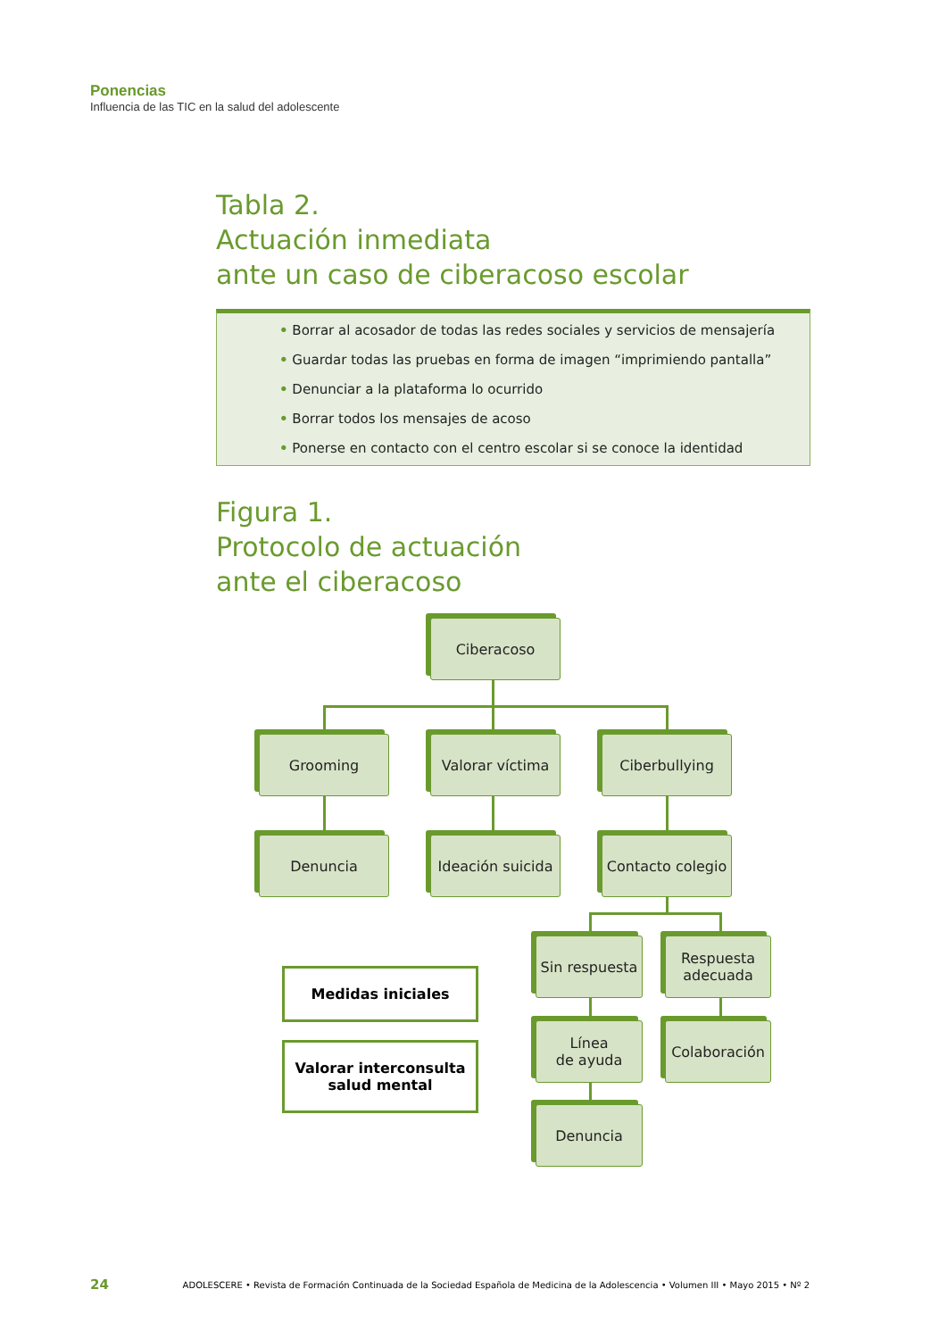Ponencias
Influencia de las TIC en la salud del adolescente
Tabla 2.
Actuación inmediata
ante un caso de ciberacoso escolar
• Borrar al acosador de todas las redes sociales y servicios de mensajería
• Guardar todas las pruebas en forma de imagen “imprimiendo pantalla”
• Denunciar a la plataforma lo ocurrido
• Borrar todos los mensajes de acoso
• Ponerse en contacto con el centro escolar si se conoce la identidad
Figura 1.
Protocolo de actuación
ante el ciberacoso
Ciberacoso
Grooming Valorar víctima Ciberbullying
Denuncia
Ideación suicida
Contacto colegio
Sin respuesta
Respuesta
adecuada
Medidas iniciales
Valorar interconsulta
salud mental
Línea
de ayuda
Colaboración
Denuncia
24 ADOLESCERE • Revista de Formación Continuada de la Sociedad Española de Medicina de la Adolescencia • Volumen III • Mayo 2015 • Nº 2